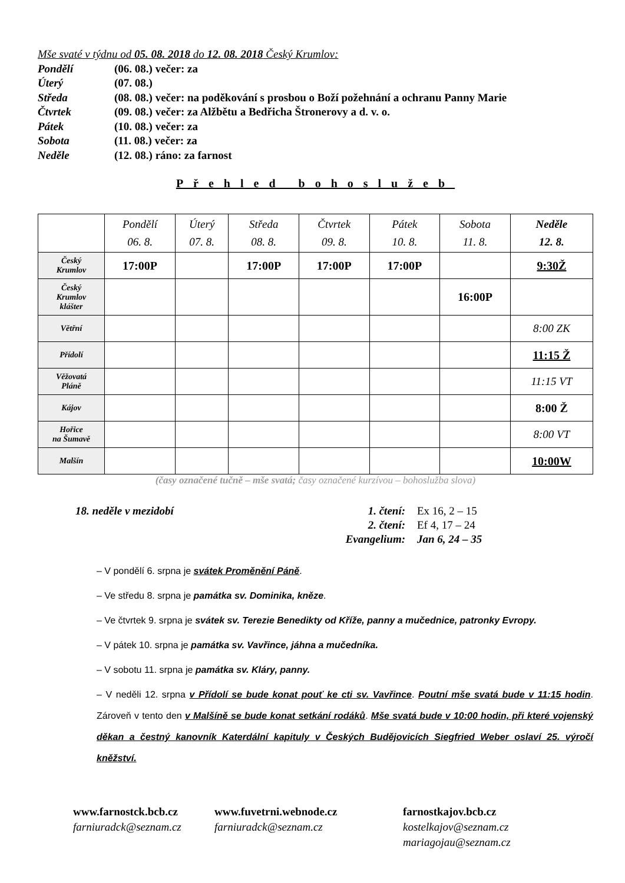Mše svaté v týdnu od 05. 08. 2018 do 12. 08. 2018 Český Krumlov:
Pondělí (06. 08.) večer: za
Úterý (07. 08.)
Středa (08. 08.) večer: na poděkování s prosbou o Boží požehnání a ochranu Panny Marie
Čtvrtek (09. 08.) večer: za Alžbětu a Bedřicha Štronerovy a d. v. o.
Pátek (10. 08.) večer: za
Sobota (11. 08.) večer: za
Neděle (12. 08.) ráno: za farnost
Přehled bohoslužeb
| | Pondělí 06. 8. | Úterý 07. 8. | Středa 08. 8. | Čtvrtek 09. 8. | Pátek 10. 8. | Sobota 11. 8. | Neděle 12. 8. |
| --- | --- | --- | --- | --- | --- | --- | --- |
| Český Krumlov | 17:00P | | 17:00P | 17:00P | 17:00P | | 9:30Ž |
| Český Krumlov klášter | | | | | | 16:00P | |
| Větřní | | | | | | | 8:00 ZK |
| Přídolí | | | | | | | 11:15 Ž |
| Věžovatá Pláně | | | | | | | 11:15 VT |
| Kájov | | | | | | | 8:00 Ž |
| Hořice na Šumavě | | | | | | | 8:00 VT |
| Malšín | | | | | | | 10:00W |
(časy označené tučně – mše svatá; časy označené kurzívou – bohoslužba slova)
18. neděle v mezidobí 1. čtení:
2. čtení:
Evangelium:
Ex 16, 2 – 15
Ef 4, 17 – 24
Jan 6, 24 – 35
– V pondělí 6. srpna je svátek Proměnění Páně.
– Ve středu 8. srpna je památka sv. Dominika, kněze.
– Ve čtvrtek 9. srpna je svátek sv. Terezie Benedikty od Kříže, panny a mučednice, patronky Evropy.
– V pátek 10. srpna je památka sv. Vavřince, jáhna a mučedníka.
– V sobotu 11. srpna je památka sv. Kláry, panny.
– V neděli 12. srpna v Přídolí se bude konat pouť ke cti sv. Vavřince. Poutní mše svatá bude v 11:15 hodin. Zároveň v tento den v Malšíně se bude konat setkání rodáků. Mše svatá bude v 10:00 hodin, při které vojenský děkan a čestný kanovník Katerdální kapituly v Českých Budějovicích Siegfried Weber oslaví 25. výročí kněžství.
www.farnostck.bcb.cz
farniuradck@seznam.cz
www.fuvetrni.webnode.cz
farniuradck@seznam.cz
farnostkajov.bcb.cz
kostelkajov@seznam.cz
mariagojau@seznam.cz